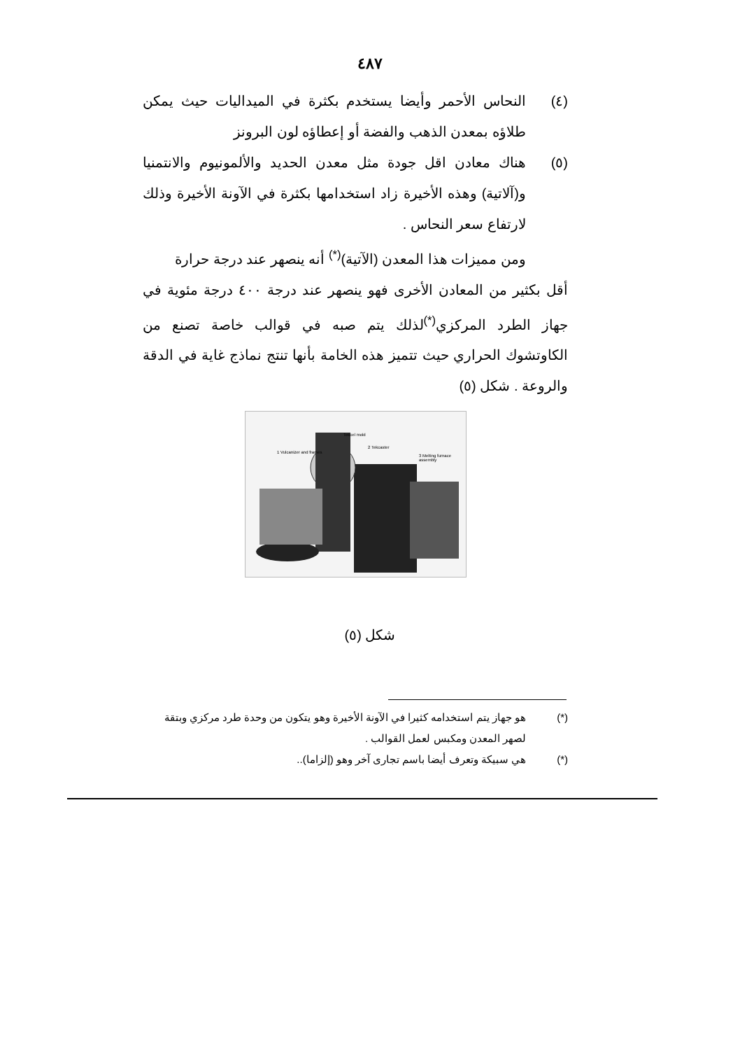٤٨٧
(٤) النحاس الأحمر وأيضا يستخدم بكثرة في الميداليات حيث يمكن طلاؤه بمعدن الذهب والفضة أو إعطاؤه لون البرونز
(٥) هناك معادن اقل جودة مثل معدن الحديد والألمونيوم والانتمنيا و(آلاتية) وهذه الأخيرة زاد استخدامها بكثرة في الآونة الأخيرة وذلك لارتفاع سعر النحاس .
ومن مميزات هذا المعدن (الآتية)<sup>(*)</sup> أنه ينصهر عند درجة حرارة
أقل بكثير من المعادن الأخرى فهو ينصهر عند درجة ٤٠٠ درجة مئوية في جهاز الطرد المركزي<sup>(*)</sup>لذلك يتم صبه في قوالب خاصة تصنع من الكاوتشوك الحراري حيث تتميز هذه الخامة بأنها تنتج نماذج غاية في الدقة والروعة . شكل (٥)
1 Vulcanizer and frames
Tekcel mold
2 Tekcaster
3 Melting furnace assembly
شكل (٥)
(*) هو جهاز يتم استخدامه كثيرا في الآونة الأخيرة وهو يتكون من وحدة طرد مركزي وبتقة لصهر المعدن ومكبس لعمل القوالب .
(*) هي سبيكة وتعرف أيضا باسم تجارى آخر وهو (إلزاما)..